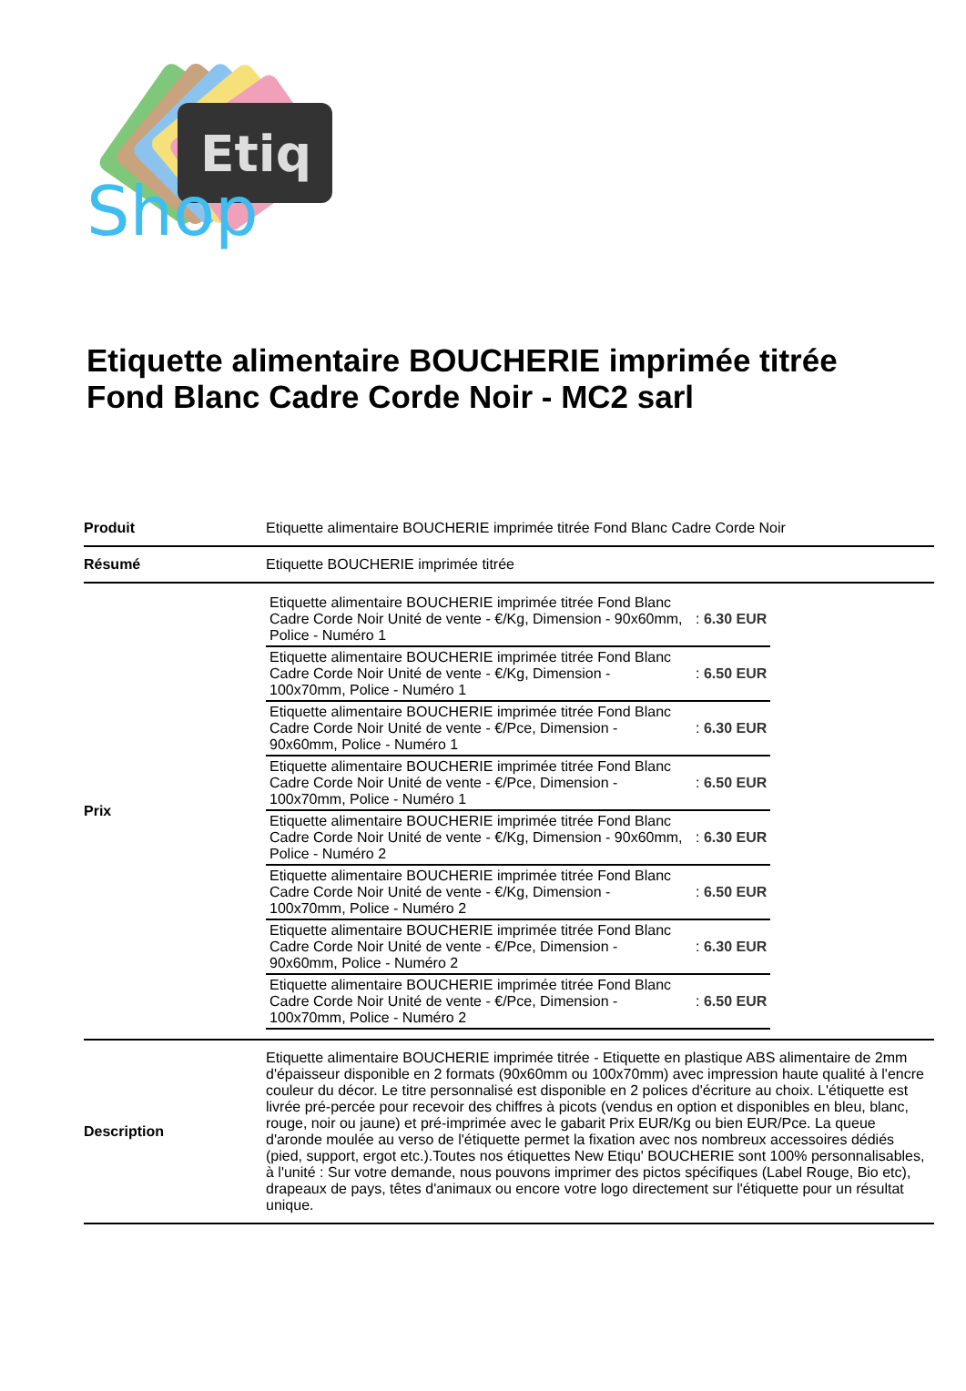Etiq
Shop
Etiquette alimentaire BOUCHERIE imprimée titrée Fond Blanc Cadre Corde Noir - MC2 sarl
| Produit | Etiquette alimentaire BOUCHERIE imprimée titrée Fond Blanc Cadre Corde Noir |
| Résumé | Etiquette BOUCHERIE imprimée titrée |
| Prix | / Etiquette alimentaire BOUCHERIE imprimée titrée Fond Blanc Cadre Corde Noir Unité de vente - €/Kg, Dimension - 90x60mm, Police - Numéro 1 / : 6.30 EUR / / Etiquette alimentaire BOUCHERIE imprimée titrée Fond Blanc Cadre Corde Noir Unité de vente - €/Kg, Dimension - 100x70mm, Police - Numéro 1 / : 6.50 EUR / / Etiquette alimentaire BOUCHERIE imprimée titrée Fond Blanc Cadre Corde Noir Unité de vente - €/Pce, Dimension - 90x60mm, Police - Numéro 1 / : 6.30 EUR / / Etiquette alimentaire BOUCHERIE imprimée titrée Fond Blanc Cadre Corde Noir Unité de vente - €/Pce, Dimension - 100x70mm, Police - Numéro 1 / : 6.50 EUR / / Etiquette alimentaire BOUCHERIE imprimée titrée Fond Blanc Cadre Corde Noir Unité de vente - €/Kg, Dimension - 90x60mm, Police - Numéro 2 / : 6.30 EUR / / Etiquette alimentaire BOUCHERIE imprimée titrée Fond Blanc Cadre Corde Noir Unité de vente - €/Kg, Dimension - 100x70mm, Police - Numéro 2 / : 6.50 EUR / / Etiquette alimentaire BOUCHERIE imprimée titrée Fond Blanc Cadre Corde Noir Unité de vente - €/Pce, Dimension - 90x60mm, Police - Numéro 2 / : 6.30 EUR / / Etiquette alimentaire BOUCHERIE imprimée titrée Fond Blanc Cadre Corde Noir Unité de vente - €/Pce, Dimension - 100x70mm, Police - Numéro 2 / : 6.50 EUR / |
| Description | Etiquette alimentaire BOUCHERIE imprimée titrée - Etiquette en plastique ABS alimentaire de 2mm d'épaisseur disponible en 2 formats (90x60mm ou 100x70mm) avec impression haute qualité à l'encre couleur du décor. Le titre personnalisé est disponible en 2 polices d'écriture au choix. L'étiquette est livrée pré-percée pour recevoir des chiffres à picots (vendus en option et disponibles en bleu, blanc, rouge, noir ou jaune) et pré-imprimée avec le gabarit Prix EUR/Kg ou bien EUR/Pce. La queue d'aronde moulée au verso de l'étiquette permet la fixation avec nos nombreux accessoires dédiés (pied, support, ergot etc.).Toutes nos étiquettes New Etiqu' BOUCHERIE sont 100% personnalisables, à l'unité : Sur votre demande, nous pouvons imprimer des pictos spécifiques (Label Rouge, Bio etc), drapeaux de pays, têtes d'animaux ou encore votre logo directement sur l'étiquette pour un résultat unique. |